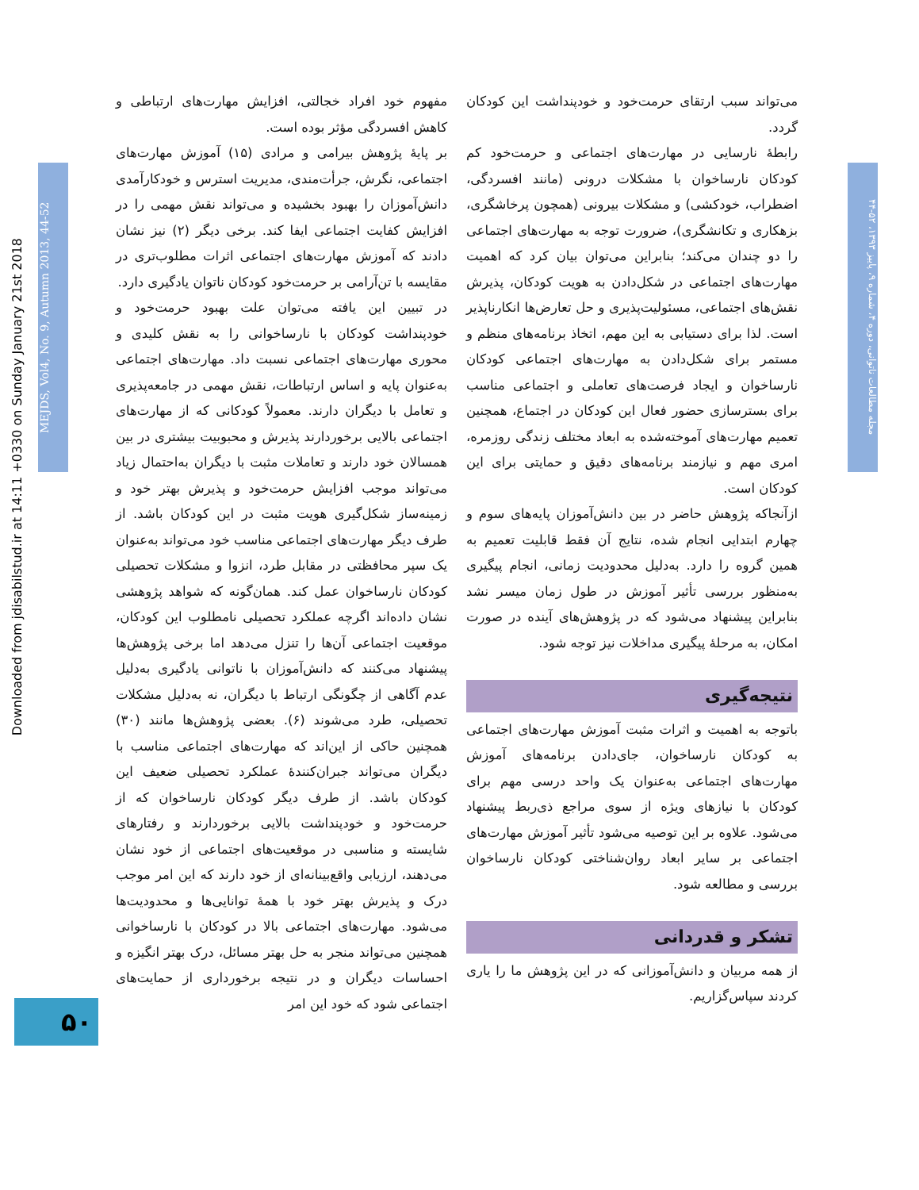Downloaded from jdisabilstud.ir at 14:11 +0330 on Sunday January 21st 2018
MEJDS, Vol4, No. 9, Autumn 2013, 44-52
مجله مطالعات ناتوانی، دوره ۴، شماره ۹، پاییز ۱۳۹۳، ۵۲-۴۴
مفهوم خود افراد خجالتی، افزایش مهارت‌های ارتباطی و کاهش افسردگی مؤثر بوده است.
بر پایهٔ پژوهش بیرامی و مرادی (۱۵) آموزش مهارت‌های اجتماعی، نگرش، جرأت‌مندی، مدیریت استرس و خودکارآمدی دانش‌آموزان را بهبود بخشیده و می‌تواند نقش مهمی را در افزایش کفایت اجتماعی ایفا کند. برخی دیگر (۲) نیز نشان دادند که آموزش مهارت‌های اجتماعی اثرات مطلوب‌تری در مقایسه با تن‌آرامی بر حرمت‌خود کودکان ناتوان یادگیری دارد.
در تبیین این یافته می‌توان علت بهبود حرمت‌خود و خودپنداشت کودکان با نارساخوانی را به نقش کلیدی و محوری مهارت‌های اجتماعی نسبت داد. مهارت‌های اجتماعی به‌عنوان پایه و اساس ارتباطات، نقش مهمی در جامعه‌پذیری و تعامل با دیگران دارند. معمولاً کودکانی که از مهارت‌های اجتماعی بالایی برخوردارند پذیرش و محبوبیت بیشتری در بین همسالان خود دارند و تعاملات مثبت با دیگران به‌احتمال زیاد می‌تواند موجب افزایش حرمت‌خود و پذیرش بهتر خود و زمینه‌ساز شکل‌گیری هویت مثبت در این کودکان باشد. از طرف دیگر مهارت‌های اجتماعی مناسب خود می‌تواند به‌عنوان یک سپر محافظتی در مقابل طرد، انزوا و مشکلات تحصیلی کودکان نارساخوان عمل کند. همان‌گونه که شواهد پژوهشی نشان داده‌اند اگرچه عملکرد تحصیلی نامطلوب این کودکان، موقعیت اجتماعی آن‌ها را تنزل می‌دهد اما برخی پژوهش‌ها پیشنهاد می‌کنند که دانش‌آموزان با ناتوانی یادگیری به‌دلیل عدم آگاهی از چگونگی ارتباط با دیگران، نه به‌دلیل مشکلات تحصیلی، طرد می‌شوند (۶). بعضی پژوهش‌ها مانند (۳۰) همچنین حاکی از این‌اند که مهارت‌های اجتماعی مناسب با دیگران می‌تواند جبران‌کنندهٔ عملکرد تحصیلی ضعیف این کودکان باشد. از طرف دیگر کودکان نارساخوان که از حرمت‌خود و خودپنداشت بالایی برخوردارند و رفتارهای شایسته و مناسبی در موقعیت‌های اجتماعی از خود نشان می‌دهند، ارزیابی واقع‌بینانه‌ای از خود دارند که این امر موجب درک و پذیرش بهتر خود با همهٔ توانایی‌ها و محدودیت‌ها می‌شود. مهارت‌های اجتماعی بالا در کودکان با نارساخوانی همچنین می‌تواند منجر به حل بهتر مسائل، درک بهتر انگیزه و احساسات دیگران و در نتیجه برخورداری از حمایت‌های اجتماعی شود که خود این امر
می‌تواند سبب ارتقای حرمت‌خود و خودپنداشت این کودکان گردد.
رابطهٔ نارسایی در مهارت‌های اجتماعی و حرمت‌خود کم کودکان نارساخوان با مشکلات درونی (مانند افسردگی، اضطراب، خودکشی) و مشکلات بیرونی (همچون پرخاشگری، بزهکاری و تکانشگری)، ضرورت توجه به مهارت‌های اجتماعی را دو چندان می‌کند؛ بنابراین می‌توان بیان کرد که اهمیت مهارت‌های اجتماعی در شکل‌دادن به هویت کودکان، پذیرش نقش‌های اجتماعی، مسئولیت‌پذیری و حل تعارض‌ها انکارناپذیر است. لذا برای دستیابی به این مهم، اتخاذ برنامه‌های منظم و مستمر برای شکل‌دادن به مهارت‌های اجتماعی کودکان نارساخوان و ایجاد فرصت‌های تعاملی و اجتماعی مناسب برای بسترسازی حضور فعال این کودکان در اجتماع، همچنین تعمیم مهارت‌های آموخته‌شده به ابعاد مختلف زندگی روزمره، امری مهم و نیازمند برنامه‌های دقیق و حمایتی برای این کودکان است.
ازآنجاکه پژوهش حاضر در بین دانش‌آموزان پایه‌های سوم و چهارم ابتدایی انجام شده، نتایج آن فقط قابلیت تعمیم به همین گروه را دارد. به‌دلیل محدودیت زمانی، انجام پیگیری به‌منظور بررسی تأثیر آموزش در طول زمان میسر نشد بنابراین پیشنهاد می‌شود که در پژوهش‌های آینده در صورت امکان، به مرحلهٔ پیگیری مداخلات نیز توجه شود.
نتیجه‌گیری
باتوجه به اهمیت و اثرات مثبت آموزش مهارت‌های اجتماعی به کودکان نارساخوان، جای‌دادن برنامه‌های آموزش مهارت‌های اجتماعی به‌عنوان یک واحد درسی مهم برای کودکان با نیازهای ویژه از سوی مراجع ذی‌ربط پیشنهاد می‌شود. علاوه بر این توصیه می‌شود تأثیر آموزش مهارت‌های اجتماعی بر سایر ابعاد روان‌شناختی کودکان نارساخوان بررسی و مطالعه شود.
تشکر و قدردانی
از همه مربیان و دانش‌آموزانی که در این پژوهش ما را یاری کردند سپاس‌گزاریم.
۵۰